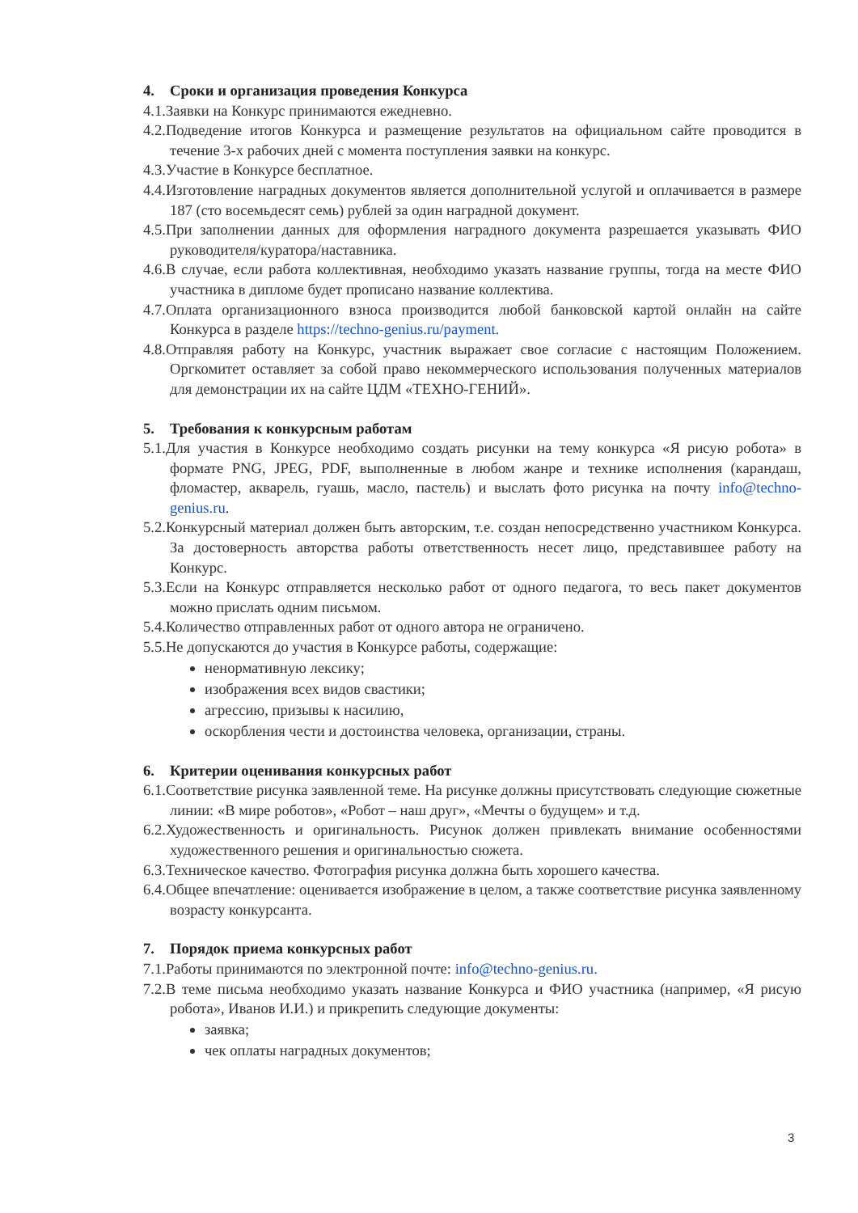4. Сроки и организация проведения Конкурса
4.1.Заявки на Конкурс принимаются ежедневно.
4.2.Подведение итогов Конкурса и размещение результатов на официальном сайте проводится в течение 3-х рабочих дней с момента поступления заявки на конкурс.
4.3.Участие в Конкурсе бесплатное.
4.4.Изготовление наградных документов является дополнительной услугой и оплачивается в размере 187 (сто восемьдесят семь) рублей за один наградной документ.
4.5.При заполнении данных для оформления наградного документа разрешается указывать ФИО руководителя/куратора/наставника.
4.6.В случае, если работа коллективная, необходимо указать название группы, тогда на месте ФИО участника в дипломе будет прописано название коллектива.
4.7.Оплата организационного взноса производится любой банковской картой онлайн на сайте Конкурса в разделе https://techno-genius.ru/payment.
4.8.Отправляя работу на Конкурс, участник выражает свое согласие с настоящим Положением. Оргкомитет оставляет за собой право некоммерческого использования полученных материалов для демонстрации их на сайте ЦДМ «ТЕХНО-ГЕНИЙ».
5. Требования к конкурсным работам
5.1.Для участия в Конкурсе необходимо создать рисунки на тему конкурса «Я рисую робота» в формате PNG, JPEG, PDF, выполненные в любом жанре и технике исполнения (карандаш, фломастер, акварель, гуашь, масло, пастель) и выслать фото рисунка на почту info@techno-genius.ru.
5.2.Конкурсный материал должен быть авторским, т.е. создан непосредственно участником Конкурса. За достоверность авторства работы ответственность несет лицо, представившее работу на Конкурс.
5.3.Если на Конкурс отправляется несколько работ от одного педагога, то весь пакет документов можно прислать одним письмом.
5.4.Количество отправленных работ от одного автора не ограничено.
5.5.Не допускаются до участия в Конкурсе работы, содержащие:
ненормативную лексику;
изображения всех видов свастики;
агрессию, призывы к насилию,
оскорбления чести и достоинства человека, организации, страны.
6. Критерии оценивания конкурсных работ
6.1.Соответствие рисунка заявленной теме. На рисунке должны присутствовать следующие сюжетные линии: «В мире роботов», «Робот – наш друг», «Мечты о будущем» и т.д.
6.2.Художественность и оригинальность. Рисунок должен привлекать внимание особенностями художественного решения и оригинальностью сюжета.
6.3.Техническое качество. Фотография рисунка должна быть хорошего качества.
6.4.Общее впечатление: оценивается изображение в целом, а также соответствие рисунка заявленному возрасту конкурсанта.
7. Порядок приема конкурсных работ
7.1.Работы принимаются по электронной почте: info@techno-genius.ru.
7.2.В теме письма необходимо указать название Конкурса и ФИО участника (например, «Я рисую робота», Иванов И.И.) и прикрепить следующие документы:
заявка;
чек оплаты наградных документов;
3